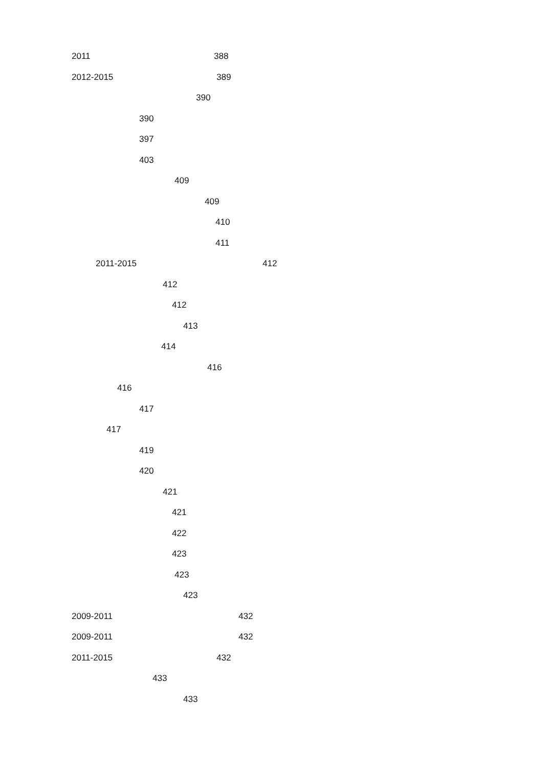2011 388
2012-2015 389
390
390
397
403
409
409
410
411
2011-2015 412
412
412
413
414
416
416
417
417
419
420
421
421
422
423
423
423
2009-2011 432
2009-2011 432
2011-2015 432
433
433